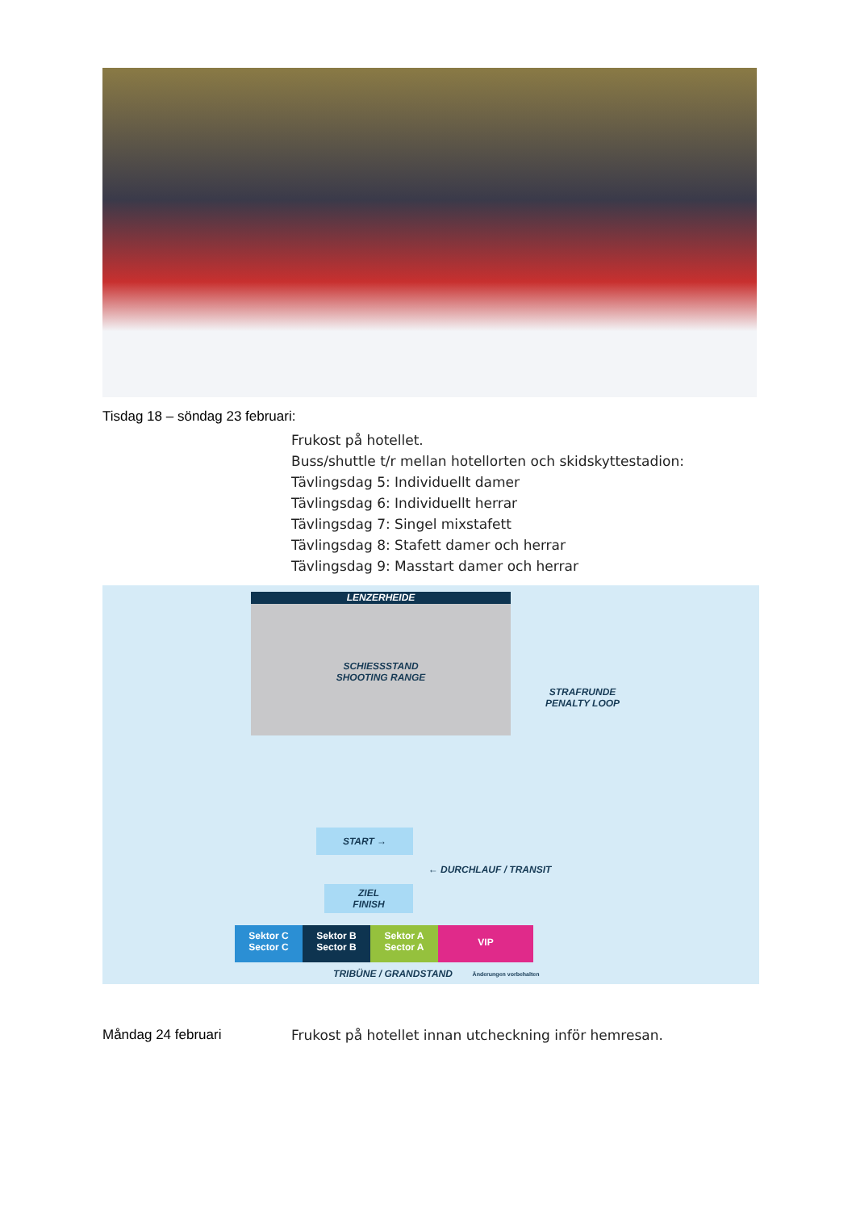Tisdag 18 – söndag 23 februari:
Frukost på hotellet.
Buss/shuttle t/r mellan hotellorten och skidskyttestadion:
Tävlingsdag 5: Individuellt damer
Tävlingsdag 6: Individuellt herrar
Tävlingsdag 7: Singel mixstafett
Tävlingsdag 8: Stafett damer och herrar
Tävlingsdag 9: Masstart damer och herrar
LENZERHEIDE
SCHIESSSTAND
SHOOTING RANGE
STRAFRUNDE
PENALTY LOOP
START →
← DURCHLAUF / TRANSIT
ZIEL
FINISH
Sektor C
Sector C
Sektor B
Sector B
Sektor A
Sector A
VIP
TRIBÜNE / GRANDSTAND Änderungen vorbehalten
Måndag 24 februari
Frukost på hotellet innan utcheckning inför hemresan.